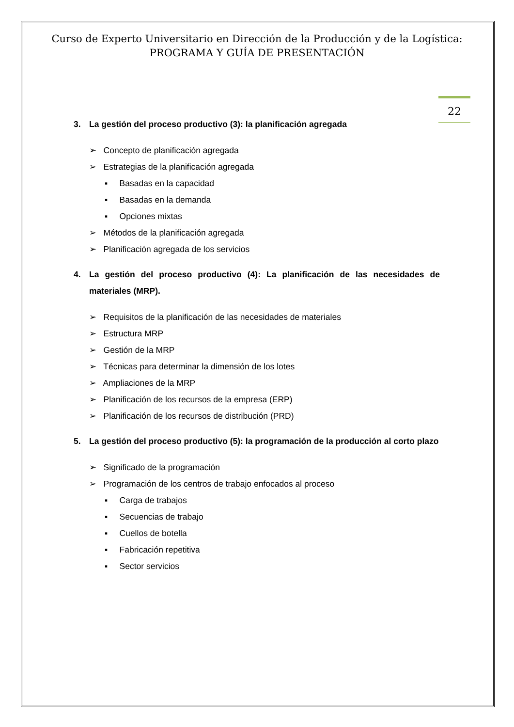Curso de Experto Universitario en Dirección de la Producción y de la Logística:
PROGRAMA Y GUÍA DE PRESENTACIÓN
22
3. La gestión del proceso productivo (3): la planificación agregada
➢ Concepto de planificación agregada
➢ Estrategias de la planificación agregada
▪ Basadas en la capacidad
▪ Basadas en la demanda
▪ Opciones mixtas
➢ Métodos de la planificación agregada
➢ Planificación agregada de los servicios
4. La gestión del proceso productivo (4): La planificación de las necesidades de materiales (MRP).
➢ Requisitos de la planificación de las necesidades de materiales
➢ Estructura MRP
➢ Gestión de la MRP
➢ Técnicas para determinar la dimensión de los lotes
➢ Ampliaciones de la MRP
➢ Planificación de los recursos de la empresa (ERP)
➢ Planificación de los recursos de distribución (PRD)
5. La gestión del proceso productivo (5): la programación de la producción al corto plazo
➢ Significado de la programación
➢ Programación de los centros de trabajo enfocados al proceso
▪ Carga de trabajos
▪ Secuencias de trabajo
▪ Cuellos de botella
▪ Fabricación repetitiva
▪ Sector servicios